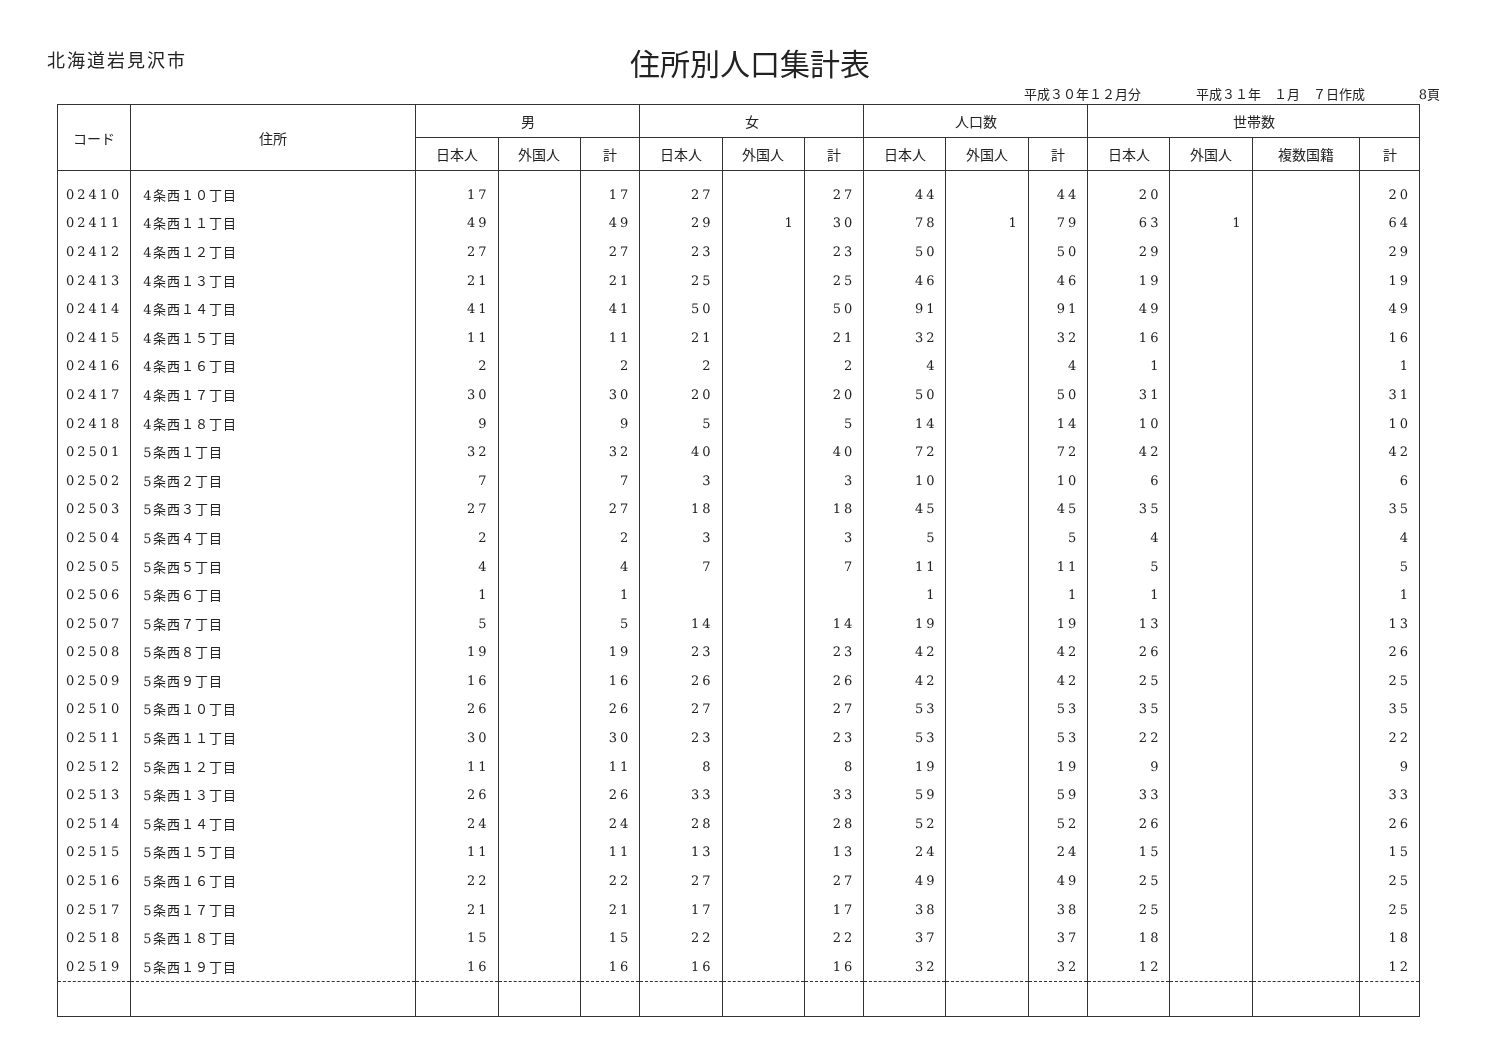北海道岩見沢市
住所別人口集計表
平成３０年１２月分 平成３１年　１月　７日作成 8頁
| コード | 住所 | 男 | | | 女 | | | 人口数 | | | 世帯数 | | | |
| --- | --- | --- | --- | --- | --- | --- | --- | --- | --- | --- | --- | --- | --- | --- |
| | | 日本人 | 外国人 | 計 | 日本人 | 外国人 | 計 | 日本人 | 外国人 | 計 | 日本人 | 外国人 | 複数国籍 | 計 |
| 02410 | 4条西１０丁目 | 17 | | 17 | 27 | | 27 | 44 | | 44 | 20 | | | 20 |
| 02411 | 4条西１１丁目 | 49 | | 49 | 29 | 1 | 30 | 78 | 1 | 79 | 63 | 1 | | 64 |
| 02412 | 4条西１２丁目 | 27 | | 27 | 23 | | 23 | 50 | | 50 | 29 | | | 29 |
| 02413 | 4条西１３丁目 | 21 | | 21 | 25 | | 25 | 46 | | 46 | 19 | | | 19 |
| 02414 | 4条西１４丁目 | 41 | | 41 | 50 | | 50 | 91 | | 91 | 49 | | | 49 |
| 02415 | 4条西１５丁目 | 11 | | 11 | 21 | | 21 | 32 | | 32 | 16 | | | 16 |
| 02416 | 4条西１６丁目 | 2 | | 2 | 2 | | 2 | 4 | | 4 | 1 | | | 1 |
| 02417 | 4条西１７丁目 | 30 | | 30 | 20 | | 20 | 50 | | 50 | 31 | | | 31 |
| 02418 | 4条西１８丁目 | 9 | | 9 | 5 | | 5 | 14 | | 14 | 10 | | | 10 |
| 02501 | 5条西１丁目 | 32 | | 32 | 40 | | 40 | 72 | | 72 | 42 | | | 42 |
| 02502 | 5条西２丁目 | 7 | | 7 | 3 | | 3 | 10 | | 10 | 6 | | | 6 |
| 02503 | 5条西３丁目 | 27 | | 27 | 18 | | 18 | 45 | | 45 | 35 | | | 35 |
| 02504 | 5条西４丁目 | 2 | | 2 | 3 | | 3 | 5 | | 5 | 4 | | | 4 |
| 02505 | 5条西５丁目 | 4 | | 4 | 7 | | 7 | 11 | | 11 | 5 | | | 5 |
| 02506 | 5条西６丁目 | 1 | | 1 | | | | 1 | | 1 | 1 | | | 1 |
| 02507 | 5条西７丁目 | 5 | | 5 | 14 | | 14 | 19 | | 19 | 13 | | | 13 |
| 02508 | 5条西８丁目 | 19 | | 19 | 23 | | 23 | 42 | | 42 | 26 | | | 26 |
| 02509 | 5条西９丁目 | 16 | | 16 | 26 | | 26 | 42 | | 42 | 25 | | | 25 |
| 02510 | 5条西１０丁目 | 26 | | 26 | 27 | | 27 | 53 | | 53 | 35 | | | 35 |
| 02511 | 5条西１１丁目 | 30 | | 30 | 23 | | 23 | 53 | | 53 | 22 | | | 22 |
| 02512 | 5条西１２丁目 | 11 | | 11 | 8 | | 8 | 19 | | 19 | 9 | | | 9 |
| 02513 | 5条西１３丁目 | 26 | | 26 | 33 | | 33 | 59 | | 59 | 33 | | | 33 |
| 02514 | 5条西１４丁目 | 24 | | 24 | 28 | | 28 | 52 | | 52 | 26 | | | 26 |
| 02515 | 5条西１５丁目 | 11 | | 11 | 13 | | 13 | 24 | | 24 | 15 | | | 15 |
| 02516 | 5条西１６丁目 | 22 | | 22 | 27 | | 27 | 49 | | 49 | 25 | | | 25 |
| 02517 | 5条西１７丁目 | 21 | | 21 | 17 | | 17 | 38 | | 38 | 25 | | | 25 |
| 02518 | 5条西１８丁目 | 15 | | 15 | 22 | | 22 | 37 | | 37 | 18 | | | 18 |
| 02519 | 5条西１９丁目 | 16 | | 16 | 16 | | 16 | 32 | | 32 | 12 | | | 12 |